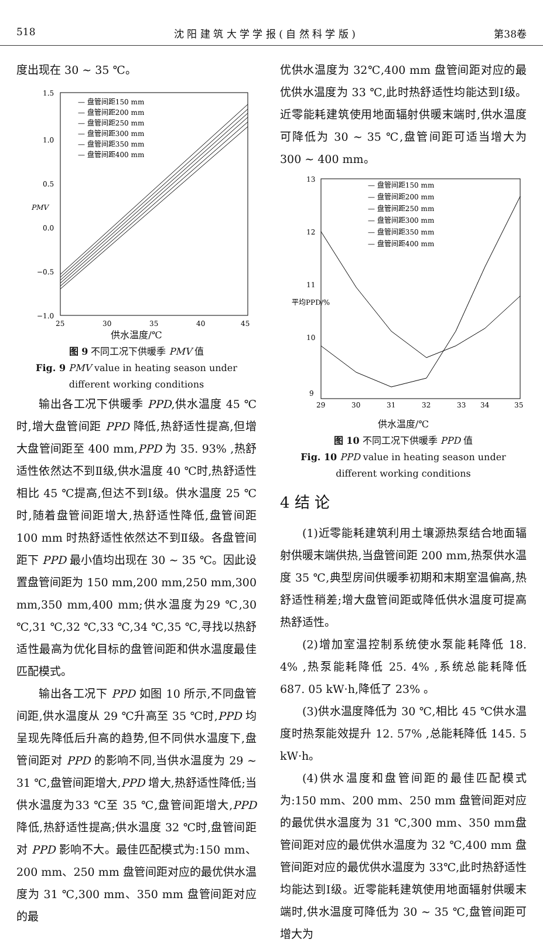518 沈 阳 建 筑 大 学 学 报 ( 自 然 科 学 版 ) 第38卷
度出现在 30 ~ 35 ℃。
1.5
1.0
0.5
0.0
−0.5
−1.0
25
30
35
40
45
PMV
— 盘管间距150 mm
— 盘管间距200 mm
— 盘管间距250 mm
— 盘管间距300 mm
— 盘管间距350 mm
— 盘管间距400 mm
供水温度/℃
图 9 不同工况下供暖季 PMV 值
Fig. 9 PMV value in heating season under different working conditions
输出各工况下供暖季 PPD,供水温度 45 ℃时,增大盘管间距 PPD 降低,热舒适性提高,但增大盘管间距至 400 mm,PPD 为 35. 93% ,热舒适性依然达不到Ⅱ级,供水温度 40 ℃时,热舒适性相比 45 ℃提高,但达不到Ⅰ级。供水温度 25 ℃时,随着盘管间距增大,热舒适性降低,盘管间距 100 mm 时热舒适性依然达不到Ⅱ级。各盘管间距下 PPD 最小值均出现在 30 ~ 35 ℃。因此设置盘管间距为 150 mm,200 mm,250 mm,300 mm,350 mm,400 mm;供水温度为29 ℃,30 ℃,31 ℃,32 ℃,33 ℃,34 ℃,35 ℃,寻找以热舒适性最高为优化目标的盘管间距和供水温度最佳匹配模式。
输出各工况下 PPD 如图 10 所示,不同盘管间距,供水温度从 29 ℃升高至 35 ℃时,PPD 均呈现先降低后升高的趋势,但不同供水温度下,盘管间距对 PPD 的影响不同,当供水温度为 29 ~ 31 ℃,盘管间距增大,PPD 增大,热舒适性降低;当供水温度为33 ℃至 35 ℃,盘管间距增大,PPD 降低,热舒适性提高;供水温度 32 ℃时,盘管间距对 PPD 影响不大。最佳匹配模式为:150 mm、200 mm、250 mm 盘管间距对应的最优供水温度为 31 ℃,300 mm、350 mm 盘管间距对应的最
优供水温度为 32℃,400 mm 盘管间距对应的最优供水温度为 33 ℃,此时热舒适性均能达到Ⅰ级。近零能耗建筑使用地面辐射供暖末端时,供水温度可降低为 30 ~ 35 ℃,盘管间距可适当增大为 300 ~ 400 mm。
13
12
11
10
9
29
30
31
32
33
34
35
平均PPD/%
— 盘管间距150 mm
— 盘管间距200 mm
— 盘管间距250 mm
— 盘管间距300 mm
— 盘管间距350 mm
— 盘管间距400 mm
供水温度/℃
图 10 不同工况下供暖季 PPD 值
Fig. 10 PPD value in heating season under different working conditions
4 结 论
(1)近零能耗建筑利用土壤源热泵结合地面辐射供暖末端供热,当盘管间距 200 mm,热泵供水温度 35 ℃,典型房间供暖季初期和末期室温偏高,热舒适性稍差;增大盘管间距或降低供水温度可提高热舒适性。
(2)增加室温控制系统使水泵能耗降低 18. 4% ,热泵能耗降低 25. 4% ,系统总能耗降低 687. 05 kW·h,降低了 23% 。
(3)供水温度降低为 30 ℃,相比 45 ℃供水温度时热泵能效提升 12. 57% ,总能耗降低 145. 5 kW·h。
(4)供水温度和盘管间距的最佳匹配模式为:150 mm、200 mm、250 mm 盘管间距对应的最优供水温度为 31 ℃,300 mm、350 mm盘管间距对应的最优供水温度为 32 ℃,400 mm 盘管间距对应的最优供水温度为 33℃,此时热舒适性均能达到Ⅰ级。近零能耗建筑使用地面辐射供暖末端时,供水温度可降低为 30 ~ 35 ℃,盘管间距可增大为